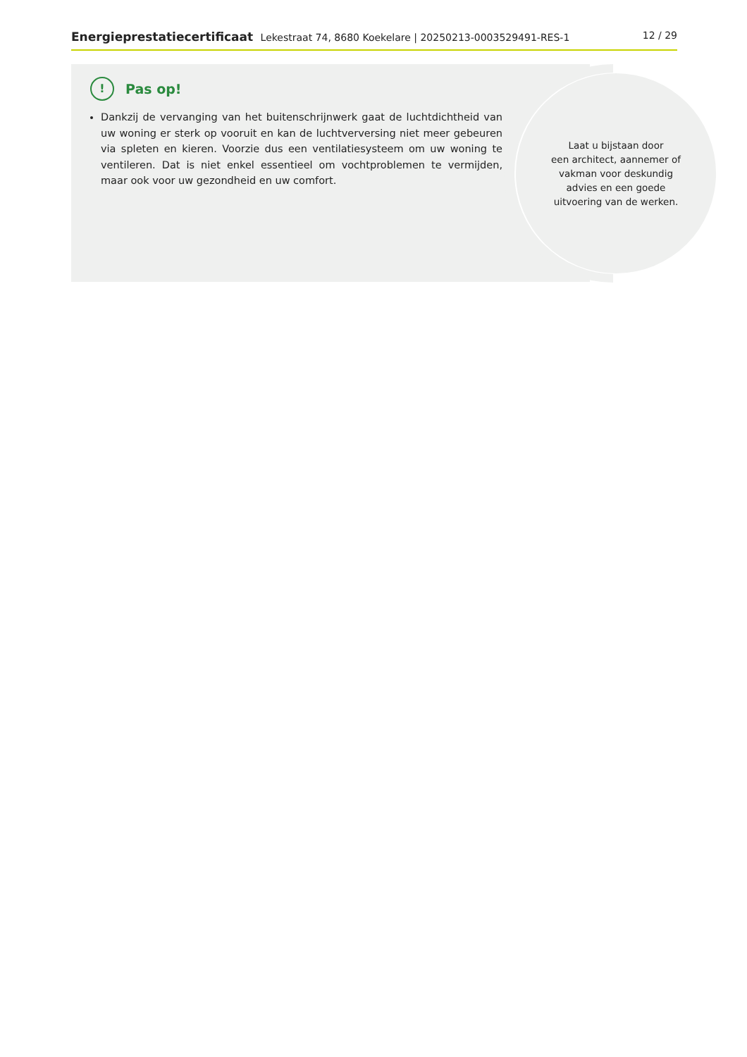Energieprestatiecertificaat Lekestraat 74, 8680 Koekelare | 20250213-0003529491-RES-1 12 / 29
Laat u bijstaan door
een architect, aannemer of
vakman voor deskundig
advies en een goede
uitvoering van de werken.
!
Pas op!
Dankzij de vervanging van het buitenschrijnwerk gaat de luchtdichtheid van uw woning er sterk op vooruit en kan de luchtverversing niet meer gebeuren via spleten en kieren. Voorzie dus een ventilatiesysteem om uw woning te ventileren. Dat is niet enkel essentieel om vochtproblemen te vermijden, maar ook voor uw gezondheid en uw comfort.